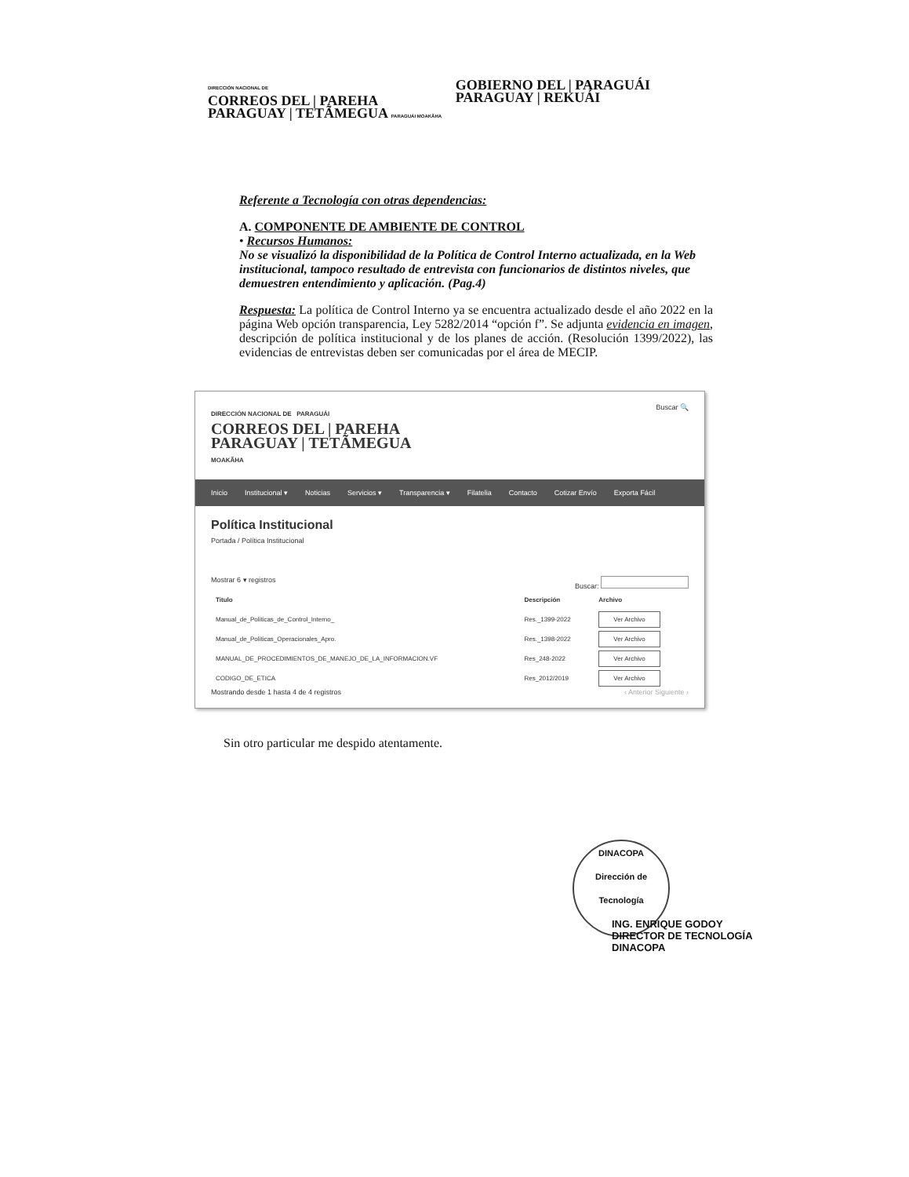DIRECCIÓN NACIONAL DE
CORREOS DEL | PAREHA
PARAGUAY | TETÃMEGUA PARAGUÁI MOAKÃHA
GOBIERNO DEL | PARAGUÁI
PARAGUAY | REKUÁI
Referente a Tecnología con otras dependencias:
A. COMPONENTE DE AMBIENTE DE CONTROL
• Recursos Humanos:
No se visualizó la disponibilidad de la Política de Control Interno actualizada, en la Web institucional, tampoco resultado de entrevista con funcionarios de distintos niveles, que demuestren entendimiento y aplicación. (Pag.4)
Respuesta: La política de Control Interno ya se encuentra actualizado desde el año 2022 en la página Web opción transparencia, Ley 5282/2014 “opción f”. Se adjunta evidencia en imagen, descripción de política institucional y de los planes de acción. (Resolución 1399/2022), las evidencias de entrevistas deben ser comunicadas por el área de MECIP.
DIRECCIÓN NACIONAL DE PARAGUÁI
CORREOS DEL | PAREHA
PARAGUAY | TETÃMEGUA
MOAKÃHA
Buscar 🔍
Inicio Institucional ▾ Noticias Servicios ▾ Transparencia ▾ Filatelia Contacto Cotizar Envío Exporta Fácil
Política Institucional
Portada / Política Institucional
Mostrar 6 ▾ registros Buscar:
| Titulo | Descripción | Archivo |
| --- | --- | --- |
| Manual_de_Politicas_de_Control_Interno_ | Res._1399-2022 | Ver Archivo |
| Manual_de_Politicas_Operacionales_Apro. | Res._1398-2022 | Ver Archivo |
| MANUAL_DE_PROCEDIMIENTOS_DE_MANEJO_DE_LA_INFORMACION.VF | Res_248-2022 | Ver Archivo |
| CODIGO_DE_ETICA | Res_2012/2019 | Ver Archivo |
Mostrando desde 1 hasta 4 de 4 registros ‹ Anterior Siguiente ›
Sin otro particular me despido atentamente.
DINACOPA
Dirección de Tecnología
ING. ENRIQUE GODOY
DIRECTOR DE TECNOLOGÍA
DINACOPA